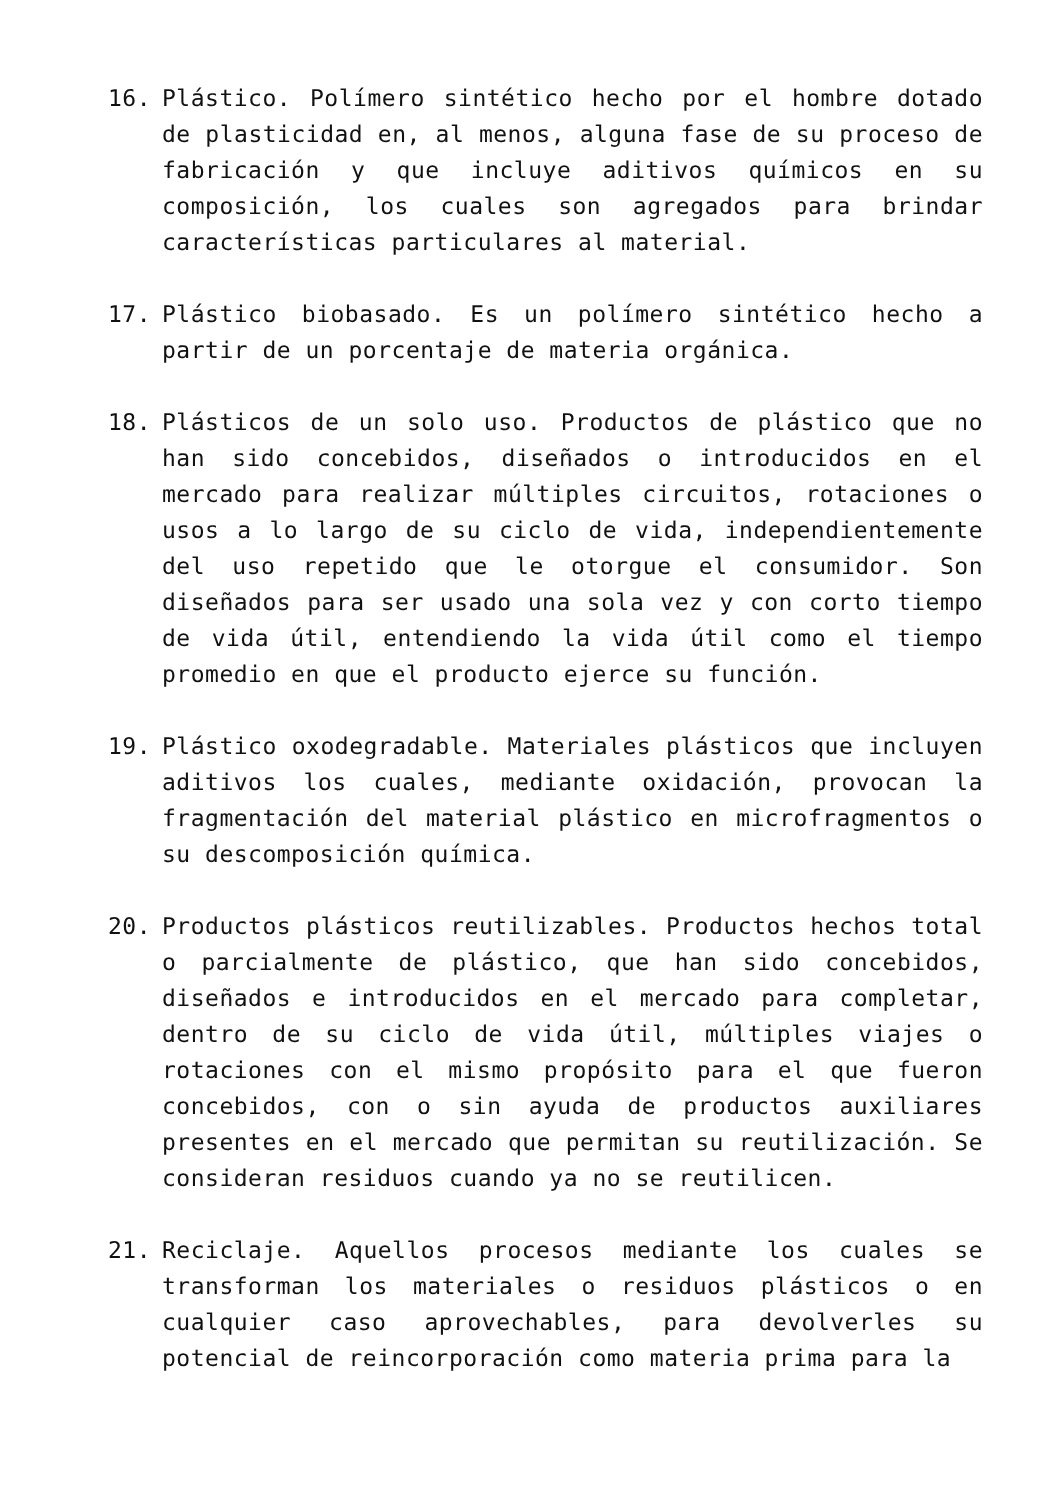16. Plástico. Polímero sintético hecho por el hombre dotado de plasticidad en, al menos, alguna fase de su proceso de fabricación y que incluye aditivos químicos en su composición, los cuales son agregados para brindar características particulares al material.
17. Plástico biobasado. Es un polímero sintético hecho a partir de un porcentaje de materia orgánica.
18. Plásticos de un solo uso. Productos de plástico que no han sido concebidos, diseñados o introducidos en el mercado para realizar múltiples circuitos, rotaciones o usos a lo largo de su ciclo de vida, independientemente del uso repetido que le otorgue el consumidor. Son diseñados para ser usado una sola vez y con corto tiempo de vida útil, entendiendo la vida útil como el tiempo promedio en que el producto ejerce su función.
19. Plástico oxodegradable. Materiales plásticos que incluyen aditivos los cuales, mediante oxidación, provocan la fragmentación del material plástico en microfragmentos o su descomposición química.
20. Productos plásticos reutilizables. Productos hechos total o parcialmente de plástico, que han sido concebidos, diseñados e introducidos en el mercado para completar, dentro de su ciclo de vida útil, múltiples viajes o rotaciones con el mismo propósito para el que fueron concebidos, con o sin ayuda de productos auxiliares presentes en el mercado que permitan su reutilización. Se consideran residuos cuando ya no se reutilicen.
21. Reciclaje. Aquellos procesos mediante los cuales se transforman los materiales o residuos plásticos o en cualquier caso aprovechables, para devolverles su potencial de reincorporación como materia prima para la